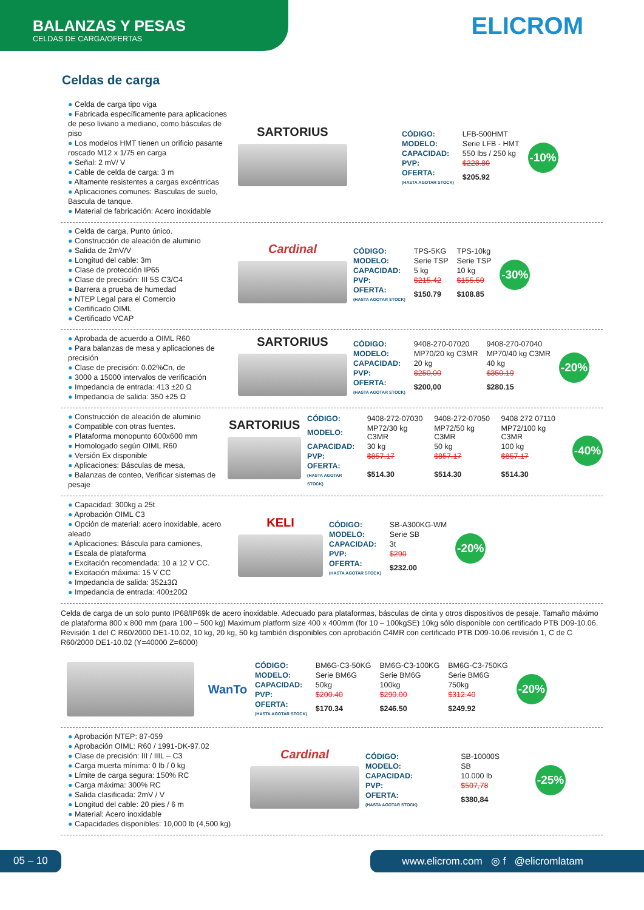BALANZAS Y PESAS
CELDAS DE CARGA/OFERTAS
ELICROM
Celdas de carga
● Celda de carga tipo viga
● Fabricada específicamente para aplicaciones de peso liviano a mediano, como básculas de piso
● Los modelos HMT tienen un orificio pasante roscado M12 x 1/75 en carga
● Señal: 2 mV/ V
● Cable de celda de carga: 3 m
● Altamente resistentes a cargas excéntricas
● Aplicaciones comunes: Basculas de suelo, Bascula de tanque.
● Material de fabricación: Acero inoxidable
SARTORIUS
| CÓDIGO: | LFB-500HMT |
| MODELO: | Serie LFB - HMT |
| CAPACIDAD: | 550 lbs / 250 kg |
| PVP: | $228.80 |
| OFERTA: (HASTA AGOTAR STOCK) | $205.92 |
-10%
● Celda de carga, Punto único.
● Construcción de aleación de aluminio
● Salida de 2mV/V
● Longitud del cable: 3m
● Clase de protección IP65
● Clase de precisión: III 5S C3/C4
● Barrera a prueba de humedad
● NTEP Legal para el Comercio
● Certificado OIML
● Certificado VCAP
Cardinal
| CÓDIGO: | TPS-5KG | TPS-10kg |
| MODELO: | Serie TSP | Serie TSP |
| CAPACIDAD: | 5 kg | 10 kg |
| PVP: | $215.42 | $155.50 |
| OFERTA: (HASTA AGOTAR STOCK) | $150.79 | $108.85 |
-30%
● Aprobada de acuerdo a OIML R60
● Para balanzas de mesa y aplicaciones de precisión
● Clase de precisión: 0.02%Cn, de
● 3000 a 15000 intervalos de verificación
● Impedancia de entrada: 413 ±20 Ω
● Impedancia de salida: 350 ±25 Ω
SARTORIUS
| CÓDIGO: | 9408-270-07020 | 9408-270-07040 |
| MODELO: | MP70/20 kg C3MR | MP70/40 kg C3MR |
| CAPACIDAD: | 20 kg | 40 kg |
| PVP: | $250,00 | $350.19 |
| OFERTA: (HASTA AGOTAR STOCK) | $200,00 | $280.15 |
-20%
● Construcción de aleación de aluminio
● Compatible con otras fuentes.
● Plataforma monopunto 600x600 mm
● Homologado según OIML R60
● Versión Ex disponible
● Aplicaciones: Básculas de mesa,
● Balanzas de conteo, Verificar sistemas de pesaje
SARTORIUS
| CÓDIGO: | 9408-272-07030 | 9408-272-07050 | 9408 272 07110 |
| MODELO: | MP72/30 kg C3MR | MP72/50 kg C3MR | MP72/100 kg C3MR |
| CAPACIDAD: | 30 kg | 50 kg | 100 kg |
| PVP: | $857.17 | $857.17 | $857.17 |
| OFERTA: (HASTA AGOTAR STOCK) | $514.30 | $514.30 | $514.30 |
-40%
● Capacidad: 300kg a 25t
● Aprobación OIML C3
● Opción de material: acero inoxidable, acero aleado
● Aplicaciones: Báscula para camiones,
● Escala de plataforma
● Excitación recomendada: 10 a 12 V CC.
● Excitación máxima: 15 V CC
● Impedancia de salida: 352±3Ω
● Impedancia de entrada: 400±20Ω
KELI
| CÓDIGO: | SB-A300KG-WM |
| MODELO: | Serie SB |
| CAPACIDAD: | 3t |
| PVP: | $290 |
| OFERTA: (HASTA AGOTAR STOCK) | $232.00 |
-20%
Celda de carga de un solo punto IP68/IP69k de acero inoxidable. Adecuado para plataformas, básculas de cinta y otros dispositivos de pesaje. Tamaño máximo de plataforma 800 x 800 mm (para 100 – 500 kg) Maximum platform size 400 x 400mm (for 10 – 100kgSE) 10kg sólo disponible con certificado PTB D09-10.06. Revisión 1 del C R60/2000 DE1-10.02, 10 kg, 20 kg, 50 kg también disponibles con aprobación C4MR con certificado PTB D09-10.06 revisión 1, C de C R60/2000 DE1-10.02 (Y=40000 Z=6000)
WanTo
| CÓDIGO: | BM6G-C3-50KG | BM6G-C3-100KG | BM6G-C3-750KG |
| MODELO: | Serie BM6G | Serie BM6G | Serie BM6G |
| CAPACIDAD: | 50kg | 100kg | 750kg |
| PVP: | $200.40 | $290.00 | $312.40 |
| OFERTA: (HASTA AGOTAR STOCK) | $170.34 | $246.50 | $249.92 |
-20%
● Aprobación NTEP: 87-059
● Aprobación OIML: R60 / 1991-DK-97.02
● Clase de precisión: III / IIIL – C3
● Carga muerta mínima: 0 lb / 0 kg
● Límite de carga segura: 150% RC
● Carga máxima: 300% RC
● Salida clasificada: 2mV / V
● Longitud del cable: 20 pies / 6 m
● Material: Acero inoxidable
● Capacidades disponibles: 10,000 lb (4,500 kg)
Cardinal
| CÓDIGO: | SB-10000S |
| MODELO: | SB |
| CAPACIDAD: | 10.000 lb |
| PVP: | $507,78 |
| OFERTA: (HASTA AGOTAR STOCK) | $380,84 |
-25%
05 – 10 www.elicrom.com ◎ f @elicromlatam